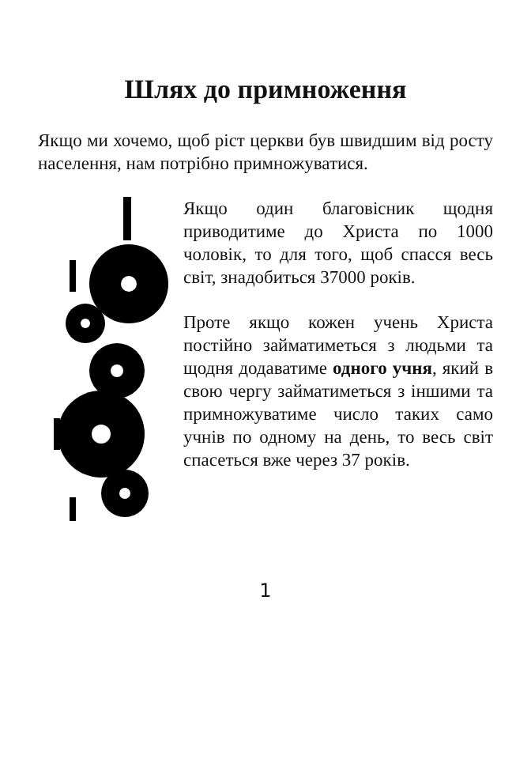Шлях до примноження
Якщо ми хочемо, щоб ріст церкви був швидшим від росту населення, нам потрібно примножуватися.
Якщо один благовісник щодня приводитиме до Христа по 1000 чоловік, то для того, щоб спасся весь світ, знадобиться 37000 років.
Проте якщо кожен учень Христа постійно займатиметься з людьми та щодня додаватиме одного учня, який в свою чергу займатиметься з іншими та примножуватиме число таких само учнів по одному на день, то весь світ спасеться вже через 37 років.
1